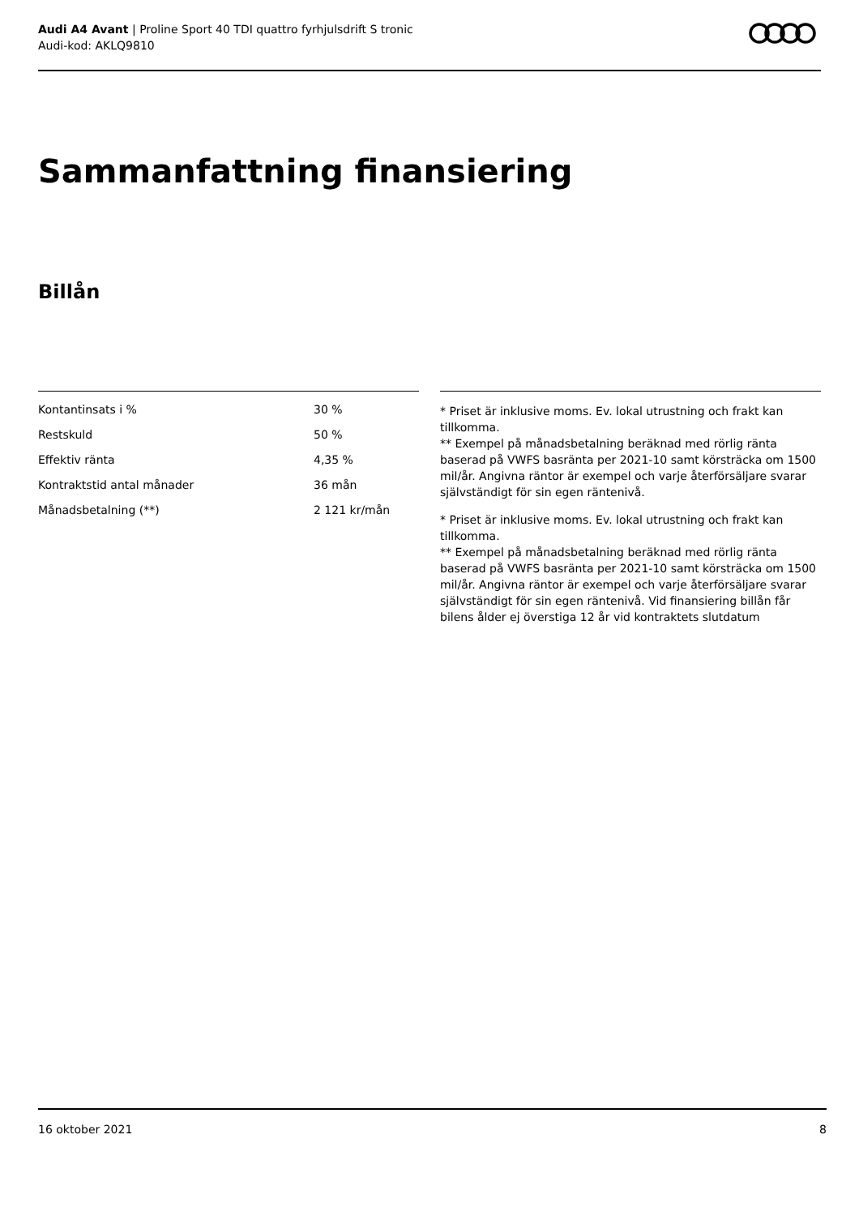Audi A4 Avant | Proline Sport 40 TDI quattro fyrhjulsdrift S tronic
Audi-kod: AKLQ9810
Sammanfattning finansiering
Billån
| Kontantinsats i % | 30 % |
| Restskuld | 50 % |
| Effektiv ränta | 4,35 % |
| Kontraktstid antal månader | 36 mån |
| Månadsbetalning (**) | 2 121 kr/mån |
* Priset är inklusive moms. Ev. lokal utrustning och frakt kan tillkomma.
** Exempel på månadsbetalning beräknad med rörlig ränta baserad på VWFS basränta per 2021-10 samt körsträcka om 1500 mil/år. Angivna räntor är exempel och varje återförsäljare svarar självständigt för sin egen räntenivå.
* Priset är inklusive moms. Ev. lokal utrustning och frakt kan tillkomma.
** Exempel på månadsbetalning beräknad med rörlig ränta baserad på VWFS basränta per 2021-10 samt körsträcka om 1500 mil/år. Angivna räntor är exempel och varje återförsäljare svarar självständigt för sin egen räntenivå. Vid finansiering billån får bilens ålder ej överstiga 12 år vid kontraktets slutdatum
16 oktober 2021 8